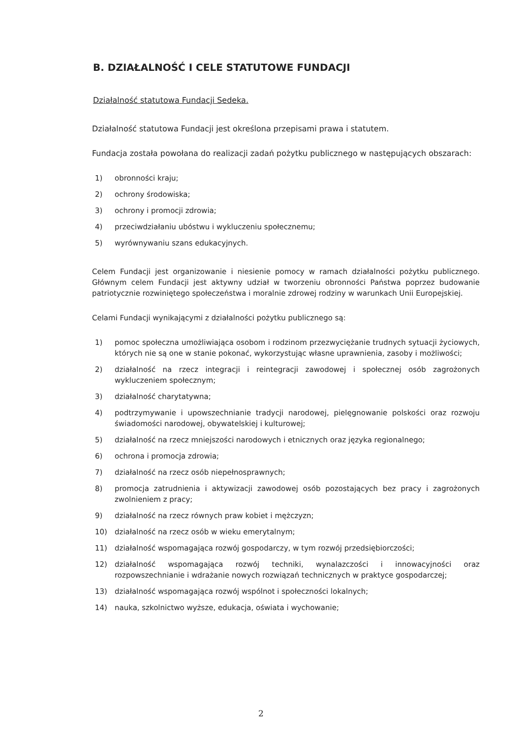B. DZIAŁALNOŚĆ I CELE STATUTOWE FUNDACJI
Działalność statutowa Fundacji Sedeka.
Działalność statutowa Fundacji jest określona przepisami prawa i statutem.
Fundacja została powołana do realizacji zadań pożytku publicznego w następujących obszarach:
1) obronności kraju;
2) ochrony środowiska;
3) ochrony i promocji zdrowia;
4) przeciwdziałaniu ubóstwu i wykluczeniu społecznemu;
5) wyrównywaniu szans edukacyjnych.
Celem Fundacji jest organizowanie i niesienie pomocy w ramach działalności pożytku publicznego. Głównym celem Fundacji jest aktywny udział w tworzeniu obronności Państwa poprzez budowanie patriotycznie rozwiniętego społeczeństwa i moralnie zdrowej rodziny w warunkach Unii Europejskiej.
Celami Fundacji wynikającymi z działalności pożytku publicznego są:
1) pomoc społeczna umożliwiająca osobom i rodzinom przezwyciężanie trudnych sytuacji życiowych, których nie są one w stanie pokonać, wykorzystując własne uprawnienia, zasoby i możliwości;
2) działalność na rzecz integracji i reintegracji zawodowej i społecznej osób zagrożonych wykluczeniem społecznym;
3) działalność charytatywna;
4) podtrzymywanie i upowszechnianie tradycji narodowej, pielęgnowanie polskości oraz rozwoju świadomości narodowej, obywatelskiej i kulturowej;
5) działalność na rzecz mniejszości narodowych i etnicznych oraz języka regionalnego;
6) ochrona i promocja zdrowia;
7) działalność na rzecz osób niepełnosprawnych;
8) promocja zatrudnienia i aktywizacji zawodowej osób pozostających bez pracy i zagrożonych zwolnieniem z pracy;
9) działalność na rzecz równych praw kobiet i mężczyzn;
10) działalność na rzecz osób w wieku emerytalnym;
11) działalność wspomagająca rozwój gospodarczy, w tym rozwój przedsiębiorczości;
12) działalność wspomagająca rozwój techniki, wynalazczości i innowacyjności oraz rozpowszechnianie i wdrażanie nowych rozwiązań technicznych w praktyce gospodarczej;
13) działalność wspomagająca rozwój wspólnot i społeczności lokalnych;
14) nauka, szkolnictwo wyższe, edukacja, oświata i wychowanie;
2